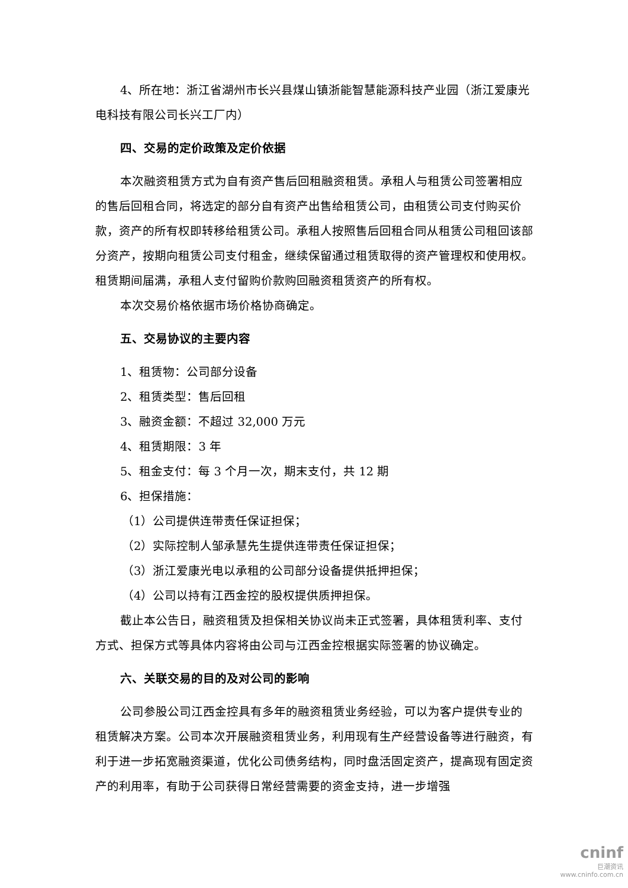4、所在地：浙江省湖州市长兴县煤山镇浙能智慧能源科技产业园（浙江爱康光电科技有限公司长兴工厂内）
四、交易的定价政策及定价依据
本次融资租赁方式为自有资产售后回租融资租赁。承租人与租赁公司签署相应的售后回租合同，将选定的部分自有资产出售给租赁公司，由租赁公司支付购买价款，资产的所有权即转移给租赁公司。承租人按照售后回租合同从租赁公司租回该部分资产，按期向租赁公司支付租金，继续保留通过租赁取得的资产管理权和使用权。租赁期间届满，承租人支付留购价款购回融资租赁资产的所有权。
本次交易价格依据市场价格协商确定。
五、交易协议的主要内容
1、租赁物：公司部分设备
2、租赁类型：售后回租
3、融资金额：不超过 32,000 万元
4、租赁期限：3 年
5、租金支付：每 3 个月一次，期末支付，共 12 期
6、担保措施：
（1）公司提供连带责任保证担保；
（2）实际控制人邹承慧先生提供连带责任保证担保；
（3）浙江爱康光电以承租的公司部分设备提供抵押担保；
（4）公司以持有江西金控的股权提供质押担保。
截止本公告日，融资租赁及担保相关协议尚未正式签署，具体租赁利率、支付方式、担保方式等具体内容将由公司与江西金控根据实际签署的协议确定。
六、关联交易的目的及对公司的影响
公司参股公司江西金控具有多年的融资租赁业务经验，可以为客户提供专业的租赁解决方案。公司本次开展融资租赁业务，利用现有生产经营设备等进行融资，有利于进一步拓宽融资渠道，优化公司债务结构，同时盘活固定资产，提高现有固定资产的利用率，有助于公司获得日常经营需要的资金支持，进一步增强
cninf
巨潮资讯
www.cninfo.com.cn